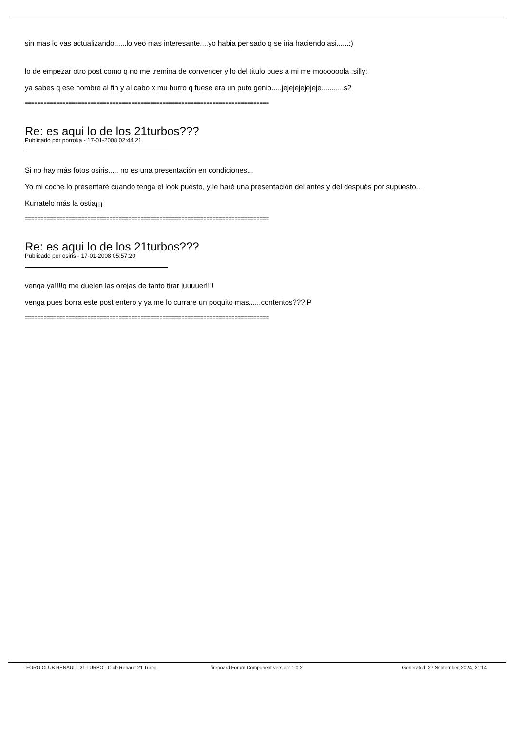sin mas lo vas actualizando......lo veo mas interesante....yo habia pensado q se iria haciendo asi......:)
lo de empezar otro post como q no me tremina de convencer y lo del titulo pues a mi me moooooola :silly:
ya sabes q ese hombre al fin y al cabo x mu burro q fuese era un puto genio.....jejejejejejeje...........s2
==============================================================================
Re: es aqui lo de los 21turbos???
Publicado por porroka - 17-01-2008 02:44:21
Si no hay más fotos osiris..... no es una presentación en condiciones...
Yo mi coche lo presentaré cuando tenga el look puesto, y le haré una presentación del antes y del después por supuesto...
Kurratelo más la ostia¡¡¡
==============================================================================
Re: es aqui lo de los 21turbos???
Publicado por osiris - 17-01-2008 05:57:20
venga ya!!!!q me duelen las orejas de tanto tirar juuuuer!!!!
venga pues borra este post entero y ya me lo currare un poquito mas......contentos???:P
==============================================================================
FORO CLUB RENAULT 21 TURBO - Club Renault 21 Turbo
fireboard Forum Component version: 1.0.2
Generated: 27 September, 2024, 21:14